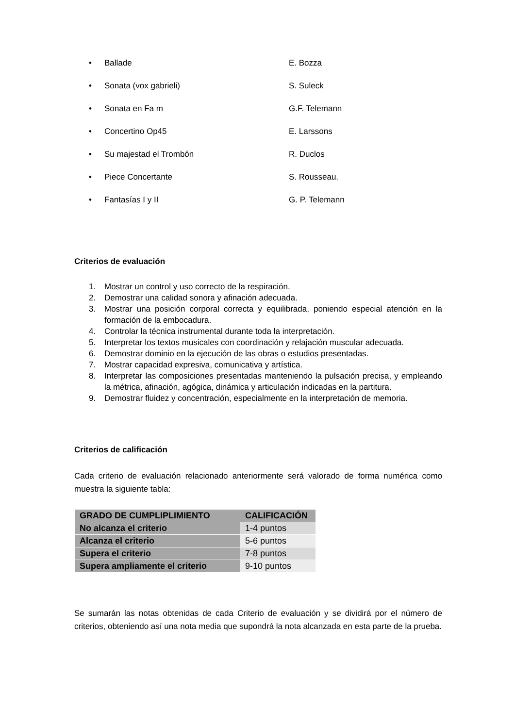• Ballade E. Bozza
• Sonata (vox gabrieli) S. Suleck
• Sonata en Fa m G.F. Telemann
• Concertino Op45 E. Larssons
• Su majestad el Trombón R. Duclos
• Piece Concertante S. Rousseau.
• Fantasías I y II G. P. Telemann
Criterios de evaluación
1. Mostrar un control y uso correcto de la respiración.
2. Demostrar una calidad sonora y afinación adecuada.
3. Mostrar una posición corporal correcta y equilibrada, poniendo especial atención en la formación de la embocadura.
4. Controlar la técnica instrumental durante toda la interpretación.
5. Interpretar los textos musicales con coordinación y relajación muscular adecuada.
6. Demostrar dominio en la ejecución de las obras o estudios presentadas.
7. Mostrar capacidad expresiva, comunicativa y artística.
8. Interpretar las composiciones presentadas manteniendo la pulsación precisa, y empleando la métrica, afinación, agógica, dinámica y articulación indicadas en la partitura.
9. Demostrar fluidez y concentración, especialmente en la interpretación de memoria.
Criterios de calificación
Cada criterio de evaluación relacionado anteriormente será valorado de forma numérica como muestra la siguiente tabla:
| GRADO DE CUMPLIPLIMIENTO | CALIFICACIÓN |
| --- | --- |
| No alcanza el criterio | 1-4 puntos |
| Alcanza el criterio | 5-6 puntos |
| Supera el criterio | 7-8 puntos |
| Supera ampliamente el criterio | 9-10 puntos |
Se sumarán las notas obtenidas de cada Criterio de evaluación y se dividirá por el número de criterios, obteniendo así una nota media que supondrá la nota alcanzada en esta parte de la prueba.